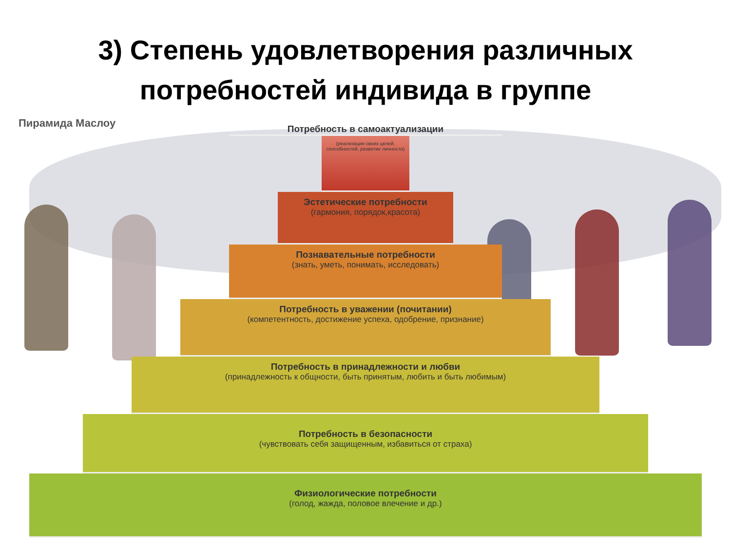3) Степень удовлетворения различных
потребностей индивида в группе
Пирамида Маслоу
Потребность в самоактуализации
(реализация своих целей, способностей, развитие личности)
Эстетические потребности
(гармония, порядок,красота)
Познавательные потребности
(знать, уметь, понимать, исследовать)
Потребность в уважении (почитании)
(компетентность, достижение успеха, одобрение, признание)
Потребность в принадлежности и любви
(принадлежность к общности, быть принятым, любить и быть любимым)
Потребность в безопасности
(чувствовать себя защищенным, избавиться от страха)
Физиологические потребности
(голод, жажда, половое влечение и др.)